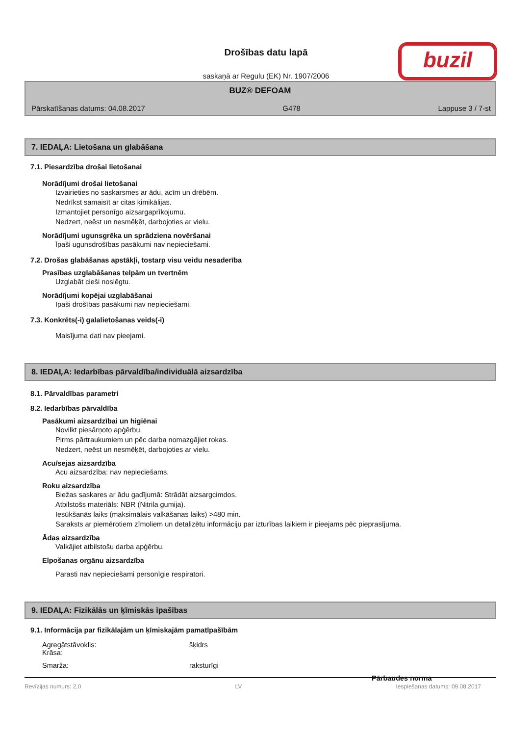Drošības datu lapā
saskaņā ar Regulu (EK) Nr. 1907/2006
buzil
BUZ® DEFOAM
Pārskatīšanas datums: 04.08.2017 G478 Lappuse 3 / 7-st
7. IEDAĻA: Lietošana un glabāšana
7.1. Piesardzība drošai lietošanai
Norādījumi drošai lietošanai
Izvairieties no saskarsmes ar ādu, acīm un drēbēm.
Nedrīkst samaisīt ar citas ķimikālijas.
Izmantojiet personīgo aizsargaprīkojumu.
Nedzert, neēst un nesmēķēt, darbojoties ar vielu.
Norādījumi ugunsgrēka un sprādziena novēršanai
Īpaši ugunsdrošības pasākumi nav nepieciešami.
7.2. Drošas glabāšanas apstākļi, tostarp visu veidu nesaderība
Prasības uzglabāšanas telpām un tvertnēm
Uzglabāt cieši noslēgtu.
Norādījumi kopējai uzglabāšanai
Īpaši drošības pasākumi nav nepieciešami.
7.3. Konkrēts(-i) galalietošanas veids(-i)
Maisījuma dati nav pieejami.
8. IEDAĻA: Iedarbības pārvaldība/individuālā aizsardzība
8.1. Pārvaldības parametri
8.2. Iedarbības pārvaldība
Pasākumi aizsardzībai un higiēnai
Novilkt piesārņoto apģērbu.
Pirms pārtraukumiem un pēc darba nomazgājiet rokas.
Nedzert, neēst un nesmēķēt, darbojoties ar vielu.
Acu/sejas aizsardzība
Acu aizsardzība: nav nepieciešams.
Roku aizsardzība
Biežas saskares ar ādu gadījumā: Strādāt aizsargcimdos.
Atbilstošs materiāls: NBR (Nitrila gumija).
Iesūkšanās laiks (maksimālais valkāšanas laiks) >480 min.
Saraksts ar piemērotiem zīmoliem un detalizētu informāciju par izturības laikiem ir pieejams pēc pieprasījuma.
Ādas aizsardzība
Valkājiet atbilstošu darba apģērbu.
Elpošanas orgānu aizsardzība
Parasti nav nepieciešami personīgie respiratori.
9. IEDAĻA: Fizikālās un ķīmiskās īpašības
9.1. Informācija par fizikālajām un ķīmiskajām pamatīpašībām
Agregātstāvoklis: šķidrs
Krāsa:
Smarža: raksturīgi
Pārbaudes norma
Revīzijas numurs: 2,0 LV Iespiešanas datums: 09.08.2017